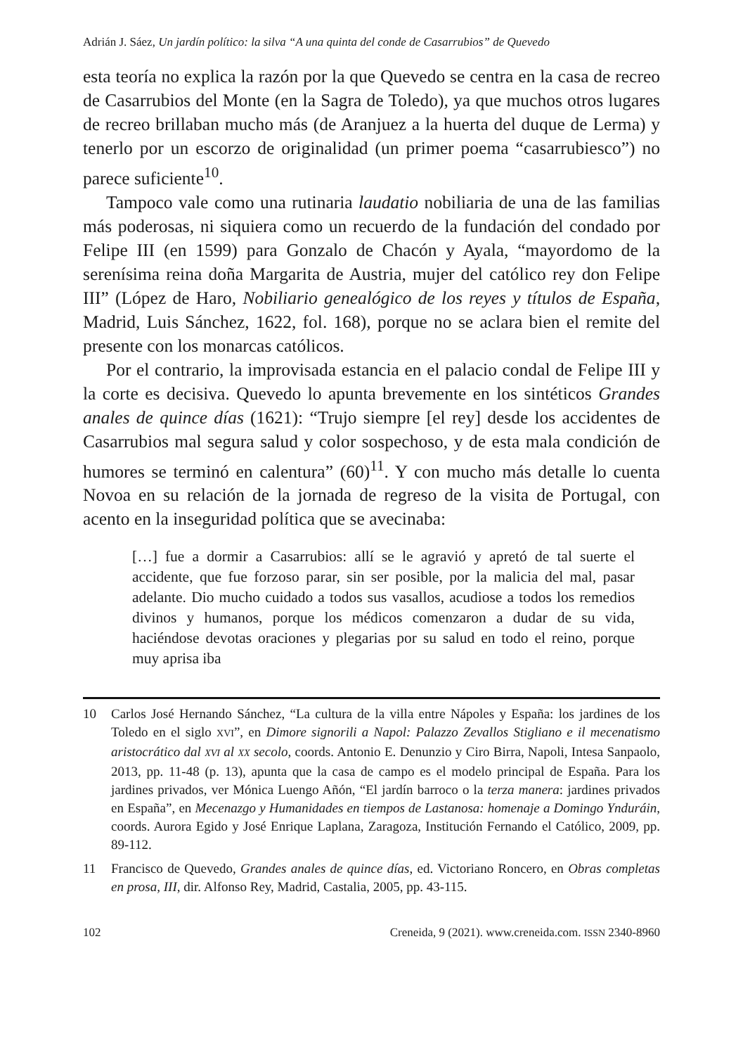Adrián J. Sáez, Un jardín político: la silva “A una quinta del conde de Casarrubios” de Quevedo
esta teoría no explica la razón por la que Quevedo se centra en la casa de recreo de Casarrubios del Monte (en la Sagra de Toledo), ya que muchos otros lugares de recreo brillaban mucho más (de Aranjuez a la huerta del duque de Lerma) y tenerlo por un escorzo de originalidad (un primer poema “casarrubiesco”) no parece suficiente<sup>10</sup>.
Tampoco vale como una rutinaria laudatio nobiliaria de una de las familias más poderosas, ni siquiera como un recuerdo de la fundación del condado por Felipe III (en 1599) para Gonzalo de Chacón y Ayala, “mayordomo de la serenísima reina doña Margarita de Austria, mujer del católico rey don Felipe III” (López de Haro, Nobiliario genealógico de los reyes y títulos de España, Madrid, Luis Sánchez, 1622, fol. 168), porque no se aclara bien el remite del presente con los monarcas católicos.
Por el contrario, la improvisada estancia en el palacio condal de Felipe III y la corte es decisiva. Quevedo lo apunta brevemente en los sintéticos Grandes anales de quince días (1621): “Trujo siempre [el rey] desde los accidentes de Casarrubios mal segura salud y color sospechoso, y de esta mala condición de humores se terminó en calentura” (60)<sup>11</sup>. Y con mucho más detalle lo cuenta Novoa en su relación de la jornada de regreso de la visita de Portugal, con acento en la inseguridad política que se avecinaba:
[…] fue a dormir a Casarrubios: allí se le agravió y apretó de tal suerte el accidente, que fue forzoso parar, sin ser posible, por la malicia del mal, pasar adelante. Dio mucho cuidado a todos sus vasallos, acudiose a todos los remedios divinos y humanos, porque los médicos comenzaron a dudar de su vida, haciéndose devotas oraciones y plegarias por su salud en todo el reino, porque muy aprisa iba
10 Carlos José Hernando Sánchez, “La cultura de la villa entre Nápoles y España: los jardines de los Toledo en el siglo XVI”, en Dimore signorili a Napol: Palazzo Zevallos Stigliano e il mecenatismo aristocrático dal XVI al XX secolo, coords. Antonio E. Denunzio y Ciro Birra, Napoli, Intesa Sanpaolo, 2013, pp. 11-48 (p. 13), apunta que la casa de campo es el modelo principal de España. Para los jardines privados, ver Mónica Luengo Añón, “El jardín barroco o la terza manera: jardines privados en España”, en Mecenazgo y Humanidades en tiempos de Lastanosa: homenaje a Domingo Ynduráin, coords. Aurora Egido y José Enrique Laplana, Zaragoza, Institución Fernando el Católico, 2009, pp. 89-112.
11 Francisco de Quevedo, Grandes anales de quince días, ed. Victoriano Roncero, en Obras completas en prosa, III, dir. Alfonso Rey, Madrid, Castalia, 2005, pp. 43-115.
102 Creneida, 9 (2021). www.creneida.com. ISSN 2340-8960